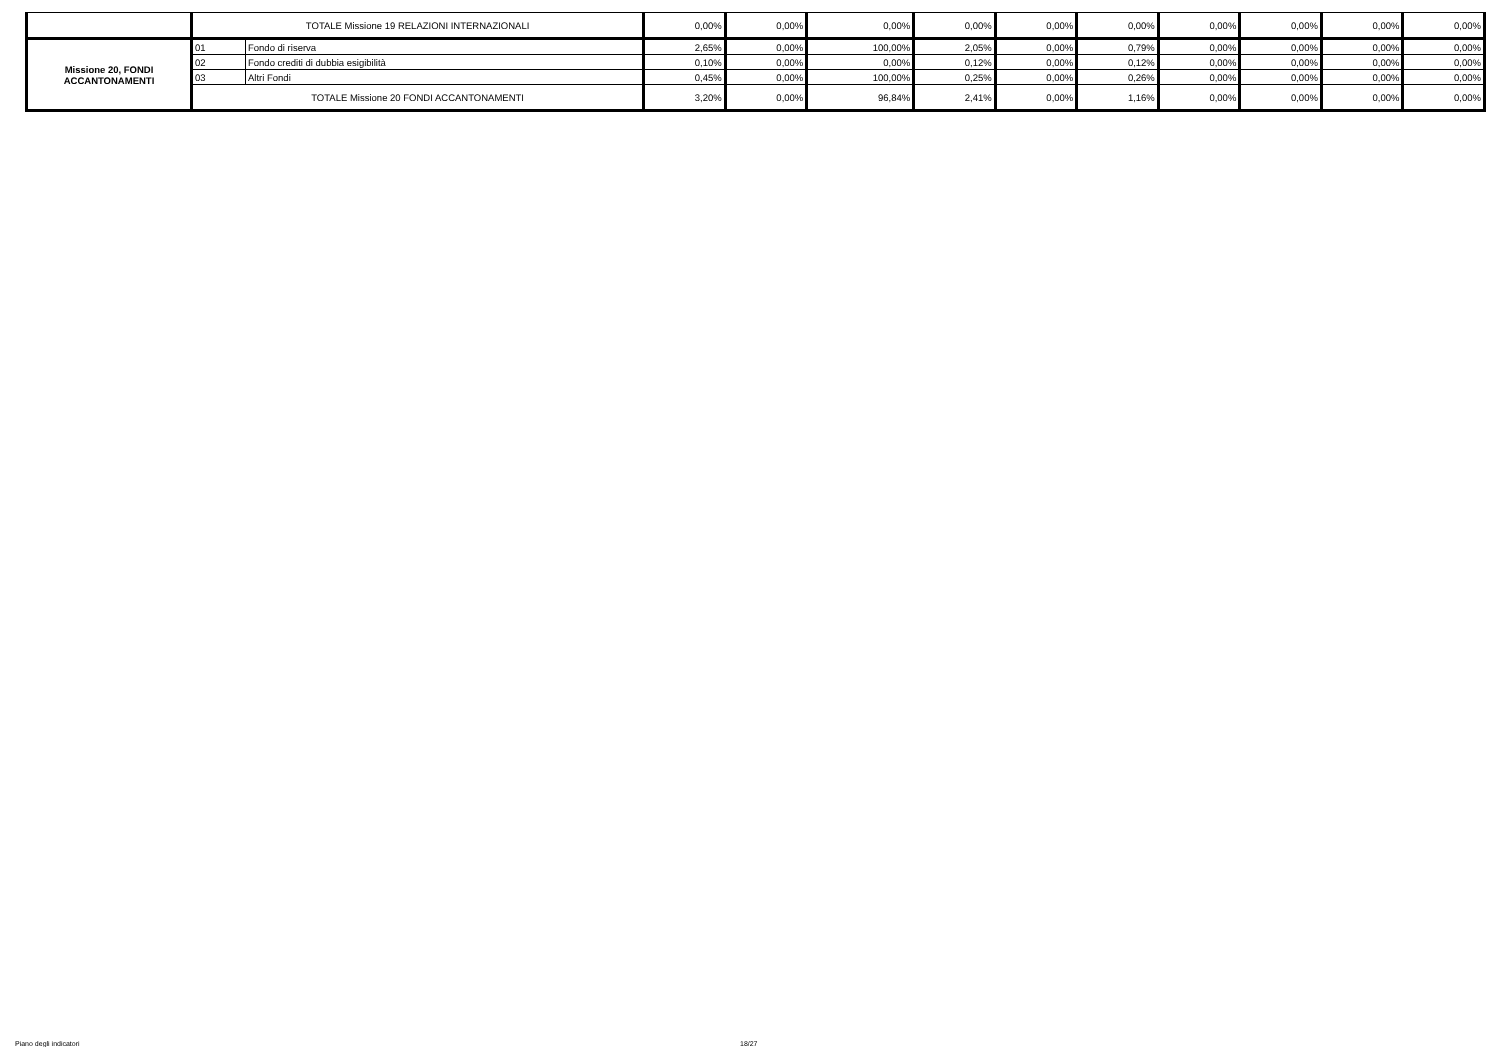| | TOTALE Missione 19 RELAZIONI INTERNAZIONALI | | 0,00% | 0,00% | 0,00% | 0,00% | 0,00% | 0,00% | 0,00% | 0,00% | 0,00% | 0,00% |
| Missione 20, FONDI ACCANTONAMENTI | 01 | Fondo di riserva | 2,65% | 0,00% | 100,00% | 2,05% | 0,00% | 0,79% | 0,00% | 0,00% | 0,00% | 0,00% |
| | 02 | Fondo crediti di dubbia esigibilità | 0,10% | 0,00% | 0,00% | 0,12% | 0,00% | 0,12% | 0,00% | 0,00% | 0,00% | 0,00% |
| | 03 | Altri Fondi | 0,45% | 0,00% | 100,00% | 0,25% | 0,00% | 0,26% | 0,00% | 0,00% | 0,00% | 0,00% |
| | TOTALE Missione 20 FONDI ACCANTONAMENTI | | 3,20% | 0,00% | 96,84% | 2,41% | 0,00% | 1,16% | 0,00% | 0,00% | 0,00% | 0,00% |
Piano degli indicatori 18/27